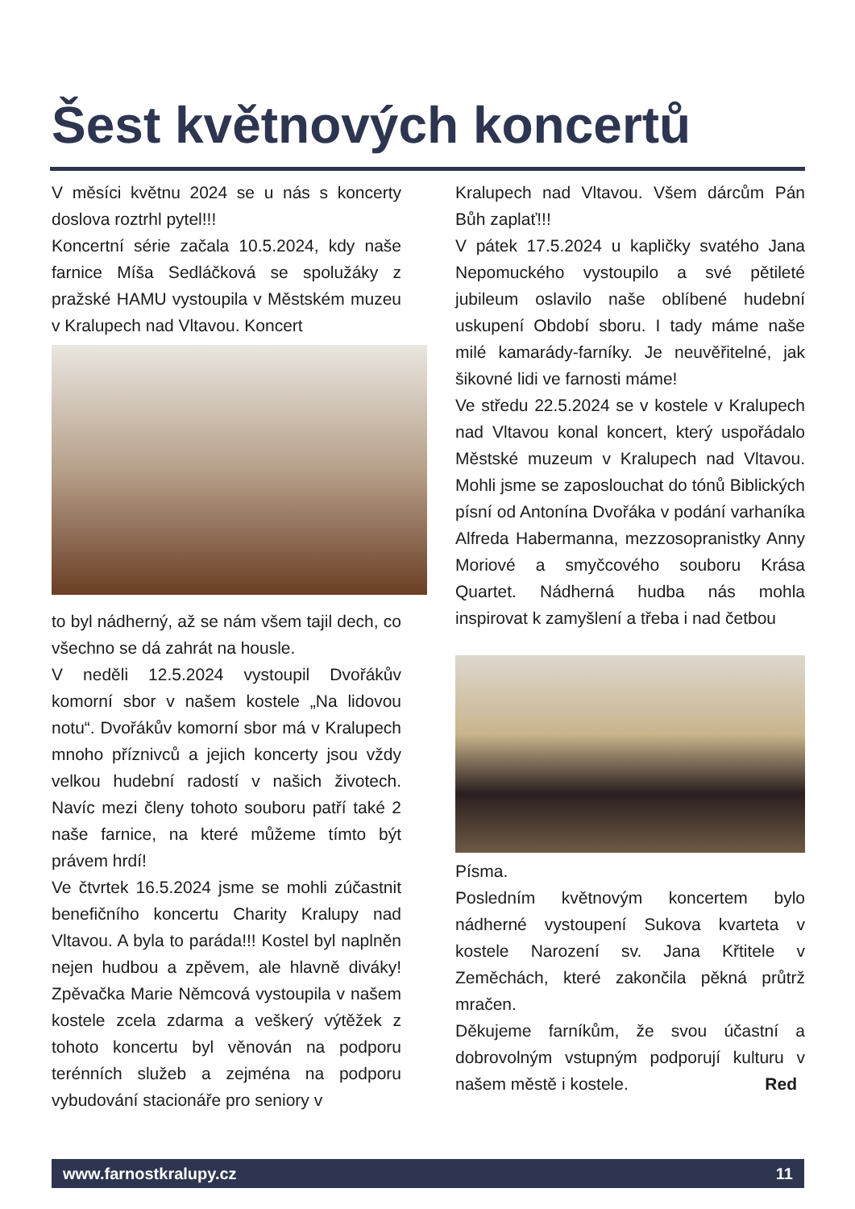Šest květnových koncertů
V měsíci květnu 2024 se u nás s koncerty doslova roztrhl pytel!!!
Koncertní série začala 10.5.2024, kdy naše farnice Míša Sedláčková se spolužáky z pražské HAMU vystoupila v Městském muzeu v Kralupech nad Vltavou. Koncert
to byl nádherný, až se nám všem tajil dech, co všechno se dá zahrát na housle.
V neděli 12.5.2024 vystoupil Dvořákův komorní sbor v našem kostele „Na lidovou notu“. Dvořákův komorní sbor má v Kralupech mnoho příznivců a jejich koncerty jsou vždy velkou hudební radostí v našich životech. Navíc mezi členy tohoto souboru patří také 2 naše farnice, na které můžeme tímto být právem hrdí!
Ve čtvrtek 16.5.2024 jsme se mohli zúčastnit benefičního koncertu Charity Kralupy nad Vltavou. A byla to paráda!!! Kostel byl naplněn nejen hudbou a zpěvem, ale hlavně diváky! Zpěvačka Marie Němcová vystoupila v našem kostele zcela zdarma a veškerý výtěžek z tohoto koncertu byl věnován na podporu terénních služeb a zejména na podporu vybudování stacionáře pro seniory v
Kralupech nad Vltavou. Všem dárcům Pán Bůh zaplať!!!
V pátek 17.5.2024 u kapličky svatého Jana Nepomuckého vystoupilo a své pětileté jubileum oslavilo naše oblíbené hudební uskupení Období sboru. I tady máme naše milé kamarády-farníky. Je neuvěřitelné, jak šikovné lidi ve farnosti máme!
Ve středu 22.5.2024 se v kostele v Kralupech nad Vltavou konal koncert, který uspořádalo Městské muzeum v Kralupech nad Vltavou. Mohli jsme se zaposlouchat do tónů Biblických písní od Antonína Dvořáka v podání varhaníka Alfreda Habermanna, mezzosopranistky Anny Moriové a smyčcového souboru Krása Quartet. Nádherná hudba nás mohla inspirovat k zamyšlení a třeba i nad četbou
Písma.
Posledním květnovým koncertem bylo nádherné vystoupení Sukova kvarteta v kostele Narození sv. Jana Křtitele v Zeměchách, které zakončila pěkná průtrž mračen.
Děkujeme farníkům, že svou účastní a dobrovolným vstupným podporují kulturu v našem městě i kostele. Red
www.farnostkralupy.cz 11